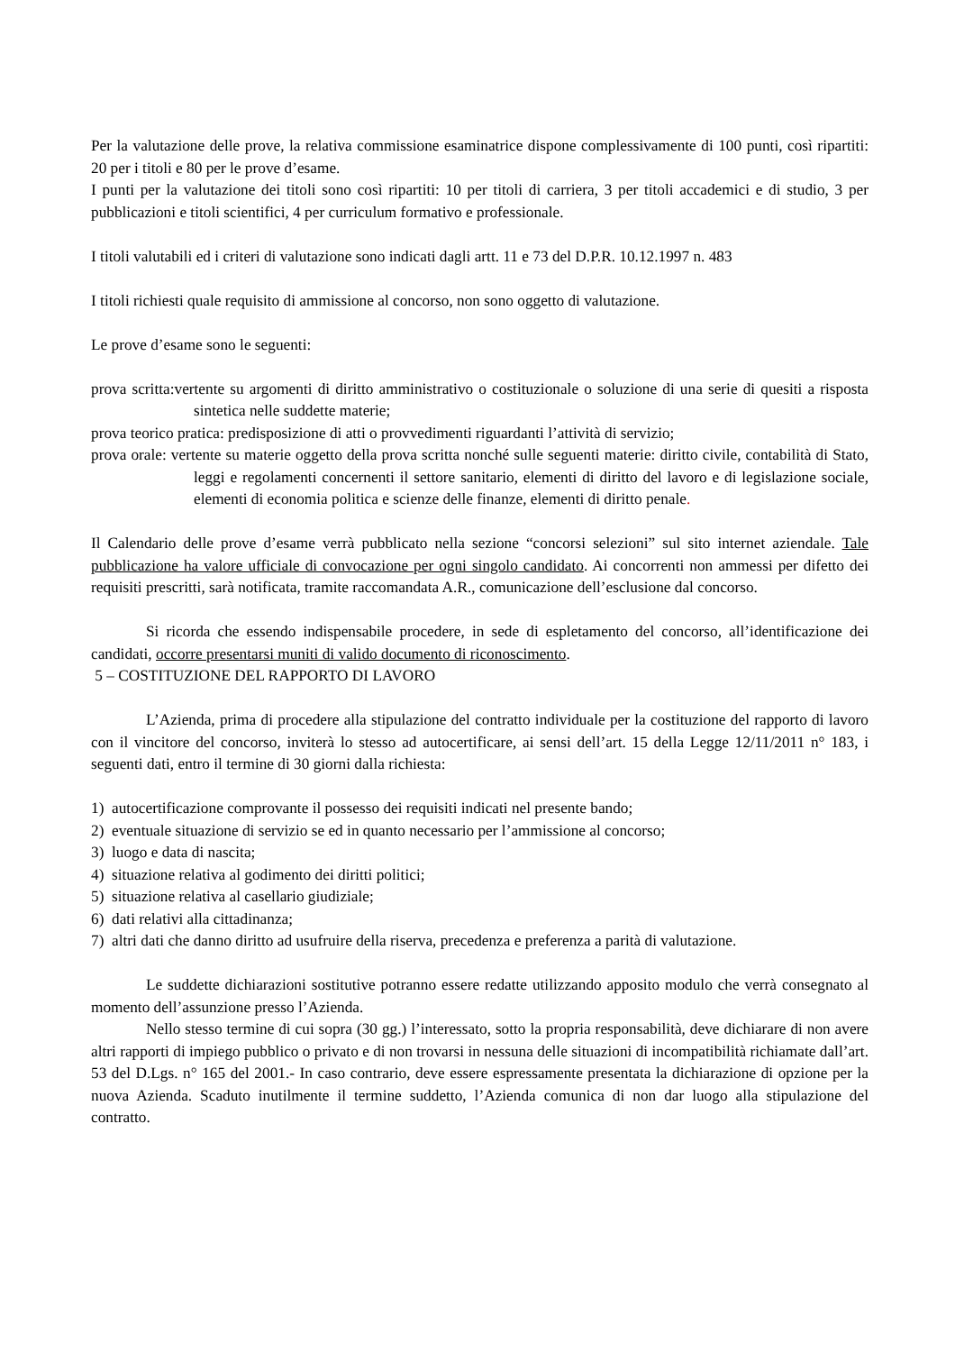Per la valutazione delle prove, la relativa commissione esaminatrice dispone complessivamente di 100 punti, così ripartiti: 20 per i titoli e 80 per le prove d’esame.
I punti per la valutazione dei titoli sono così ripartiti: 10 per titoli di carriera, 3 per titoli accademici e di studio, 3 per pubblicazioni e titoli scientifici, 4 per curriculum formativo e professionale.
I titoli valutabili ed i criteri di valutazione sono indicati dagli artt. 11 e 73 del D.P.R. 10.12.1997 n. 483
I titoli richiesti quale requisito di ammissione al concorso, non sono oggetto di valutazione.
Le prove d’esame sono le seguenti:
prova scritta:vertente su argomenti di diritto amministrativo o costituzionale o soluzione di una serie di quesiti a risposta sintetica nelle suddette materie;
prova teorico pratica: predisposizione di atti o provvedimenti riguardanti l’attività di servizio;
prova orale: vertente su materie oggetto della prova scritta nonché sulle seguenti materie: diritto civile, contabilità di Stato, leggi e regolamenti concernenti il settore sanitario, elementi di diritto del lavoro e di legislazione sociale, elementi di economia politica e scienze delle finanze, elementi di diritto penale.
Il Calendario delle prove d’esame verrà pubblicato nella sezione “concorsi selezioni” sul sito internet aziendale. Tale pubblicazione ha valore ufficiale di convocazione per ogni singolo candidato. Ai concorrenti non ammessi per difetto dei requisiti prescritti, sarà notificata, tramite raccomandata A.R., comunicazione dell’esclusione dal concorso.
Si ricorda che essendo indispensabile procedere, in sede di espletamento del concorso, all’identificazione dei candidati, occorre presentarsi muniti di valido documento di riconoscimento.
5 – COSTITUZIONE DEL RAPPORTO DI LAVORO
L’Azienda, prima di procedere alla stipulazione del contratto individuale per la costituzione del rapporto di lavoro con il vincitore del concorso, inviterà lo stesso ad autocertificare, ai sensi dell’art. 15 della Legge 12/11/2011 n° 183, i seguenti dati, entro il termine di 30 giorni dalla richiesta:
1) autocertificazione comprovante il possesso dei requisiti indicati nel presente bando;
2) eventuale situazione di servizio se ed in quanto necessario per l’ammissione al concorso;
3) luogo e data di nascita;
4) situazione relativa al godimento dei diritti politici;
5) situazione relativa al casellario giudiziale;
6) dati relativi alla cittadinanza;
7) altri dati che danno diritto ad usufruire della riserva, precedenza e preferenza a parità di valutazione.
Le suddette dichiarazioni sostitutive potranno essere redatte utilizzando apposito modulo che verrà consegnato al momento dell’assunzione presso l’Azienda.
Nello stesso termine di cui sopra (30 gg.) l’interessato, sotto la propria responsabilità, deve dichiarare di non avere altri rapporti di impiego pubblico o privato e di non trovarsi in nessuna delle situazioni di incompatibilità richiamate dall’art. 53 del D.Lgs. n° 165 del 2001.- In caso contrario, deve essere espressamente presentata la dichiarazione di opzione per la nuova Azienda. Scaduto inutilmente il termine suddetto, l’Azienda comunica di non dar luogo alla stipulazione del contratto.